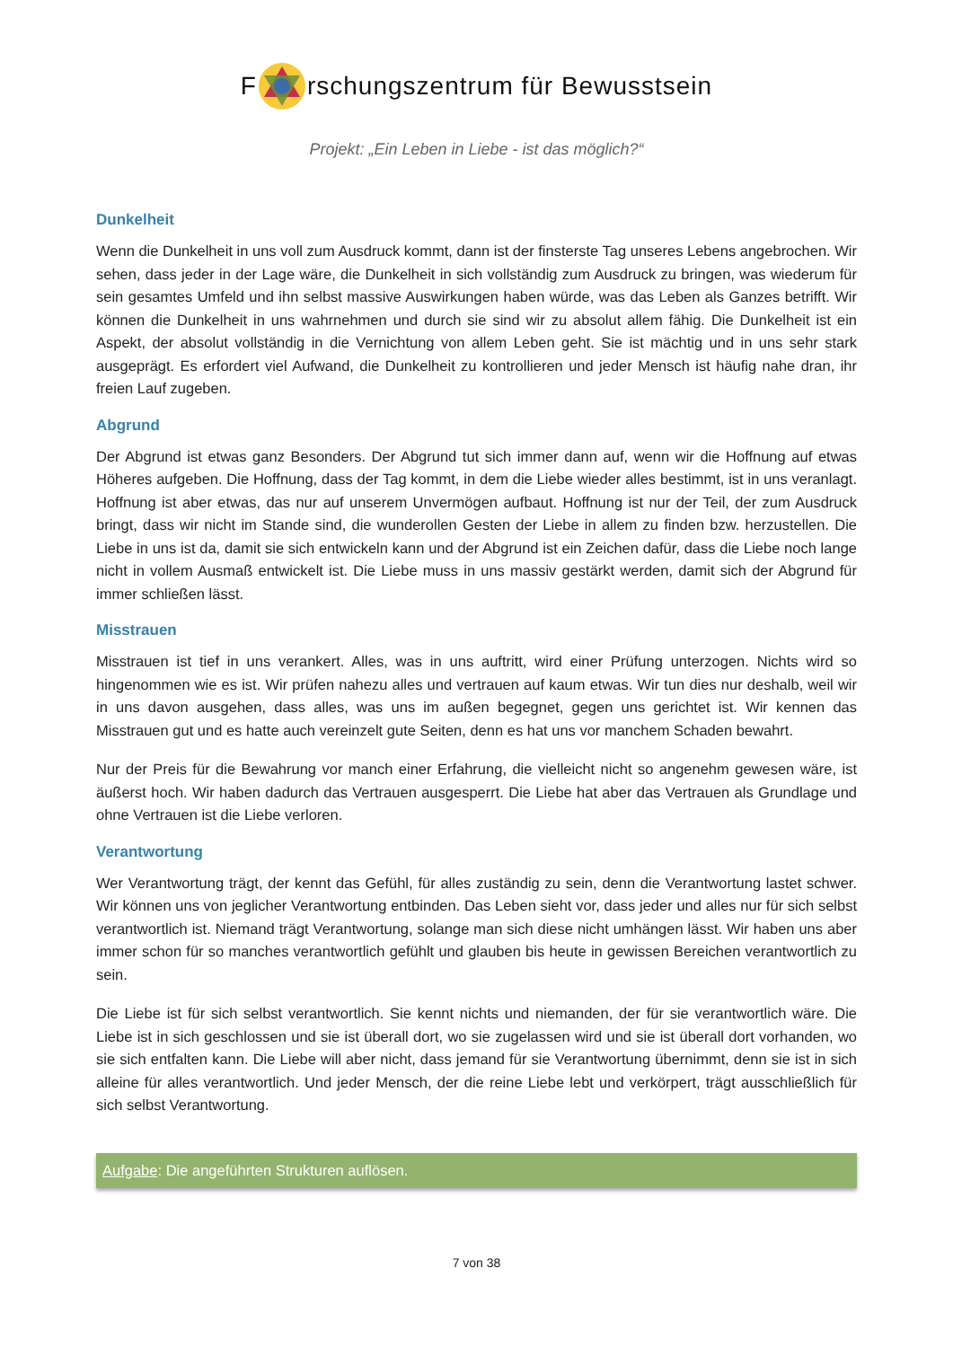F rschungszentrum für Bewusstsein
Projekt: „Ein Leben in Liebe - ist das möglich?“
Dunkelheit
Wenn die Dunkelheit in uns voll zum Ausdruck kommt, dann ist der finsterste Tag unseres Lebens angebrochen. Wir sehen, dass jeder in der Lage wäre, die Dunkelheit in sich vollständig zum Ausdruck zu bringen, was wiederum für sein gesamtes Umfeld und ihn selbst massive Auswirkungen haben würde, was das Leben als Ganzes betrifft. Wir können die Dunkelheit in uns wahrnehmen und durch sie sind wir zu absolut allem fähig. Die Dunkelheit ist ein Aspekt, der absolut vollständig in die Vernichtung von allem Leben geht. Sie ist mächtig und in uns sehr stark ausgeprägt. Es erfordert viel Aufwand, die Dunkelheit zu kontrollieren und jeder Mensch ist häufig nahe dran, ihr freien Lauf zugeben.
Abgrund
Der Abgrund ist etwas ganz Besonders. Der Abgrund tut sich immer dann auf, wenn wir die Hoffnung auf etwas Höheres aufgeben. Die Hoffnung, dass der Tag kommt, in dem die Liebe wieder alles bestimmt, ist in uns veranlagt. Hoffnung ist aber etwas, das nur auf unserem Unvermögen aufbaut. Hoffnung ist nur der Teil, der zum Ausdruck bringt, dass wir nicht im Stande sind, die wunderollen Gesten der Liebe in allem zu finden bzw. herzustellen. Die Liebe in uns ist da, damit sie sich entwickeln kann und der Abgrund ist ein Zeichen dafür, dass die Liebe noch lange nicht in vollem Ausmaß entwickelt ist. Die Liebe muss in uns massiv gestärkt werden, damit sich der Abgrund für immer schließen lässt.
Misstrauen
Misstrauen ist tief in uns verankert. Alles, was in uns auftritt, wird einer Prüfung unterzogen. Nichts wird so hingenommen wie es ist. Wir prüfen nahezu alles und vertrauen auf kaum etwas. Wir tun dies nur deshalb, weil wir in uns davon ausgehen, dass alles, was uns im außen begegnet, gegen uns gerichtet ist. Wir kennen das Misstrauen gut und es hatte auch vereinzelt gute Seiten, denn es hat uns vor manchem Schaden bewahrt.
Nur der Preis für die Bewahrung vor manch einer Erfahrung, die vielleicht nicht so angenehm gewesen wäre, ist äußerst hoch. Wir haben dadurch das Vertrauen ausgesperrt. Die Liebe hat aber das Vertrauen als Grundlage und ohne Vertrauen ist die Liebe verloren.
Verantwortung
Wer Verantwortung trägt, der kennt das Gefühl, für alles zuständig zu sein, denn die Verantwortung lastet schwer. Wir können uns von jeglicher Verantwortung entbinden. Das Leben sieht vor, dass jeder und alles nur für sich selbst verantwortlich ist. Niemand trägt Verantwortung, solange man sich diese nicht umhängen lässt. Wir haben uns aber immer schon für so manches verantwortlich gefühlt und glauben bis heute in gewissen Bereichen verantwortlich zu sein.
Die Liebe ist für sich selbst verantwortlich. Sie kennt nichts und niemanden, der für sie verantwortlich wäre. Die Liebe ist in sich geschlossen und sie ist überall dort, wo sie zugelassen wird und sie ist überall dort vorhanden, wo sie sich entfalten kann. Die Liebe will aber nicht, dass jemand für sie Verantwortung übernimmt, denn sie ist in sich alleine für alles verantwortlich. Und jeder Mensch, der die reine Liebe lebt und verkörpert, trägt ausschließlich für sich selbst Verantwortung.
Aufgabe: Die angeführten Strukturen auflösen.
7 von 38